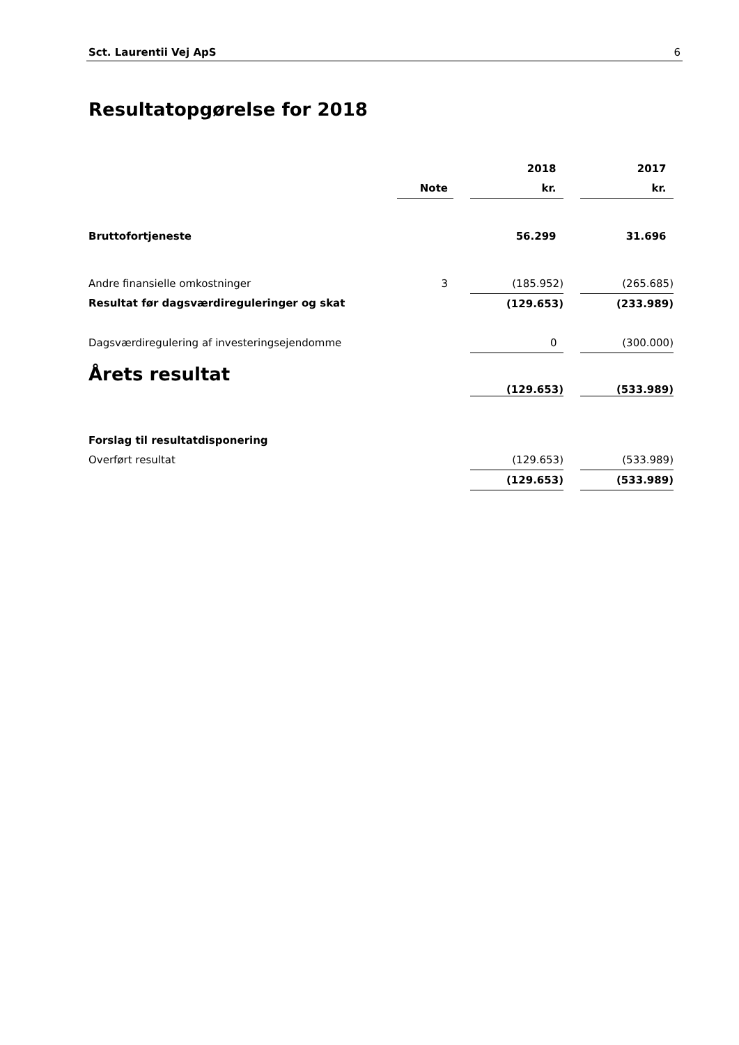Sct. Laurentii Vej ApS 6
Resultatopgørelse for 2018
| | | | 2018 | | 2017 |
| | Note | | kr. | | kr. |
| Bruttofortjeneste | | | 56.299 | | 31.696 |
| Andre finansielle omkostninger | 3 | | (185.952) | | (265.685) |
| Resultat før dagsværdireguleringer og skat | | | (129.653) | | (233.989) |
| Dagsværdiregulering af investeringsejendomme | | | 0 | | (300.000) |
| Årets resultat | | | (129.653) | | (533.989) |
| Forslag til resultatdisponering | | | | | |
| Overført resultat | | | (129.653) | | (533.989) |
| | | | (129.653) | | (533.989) |